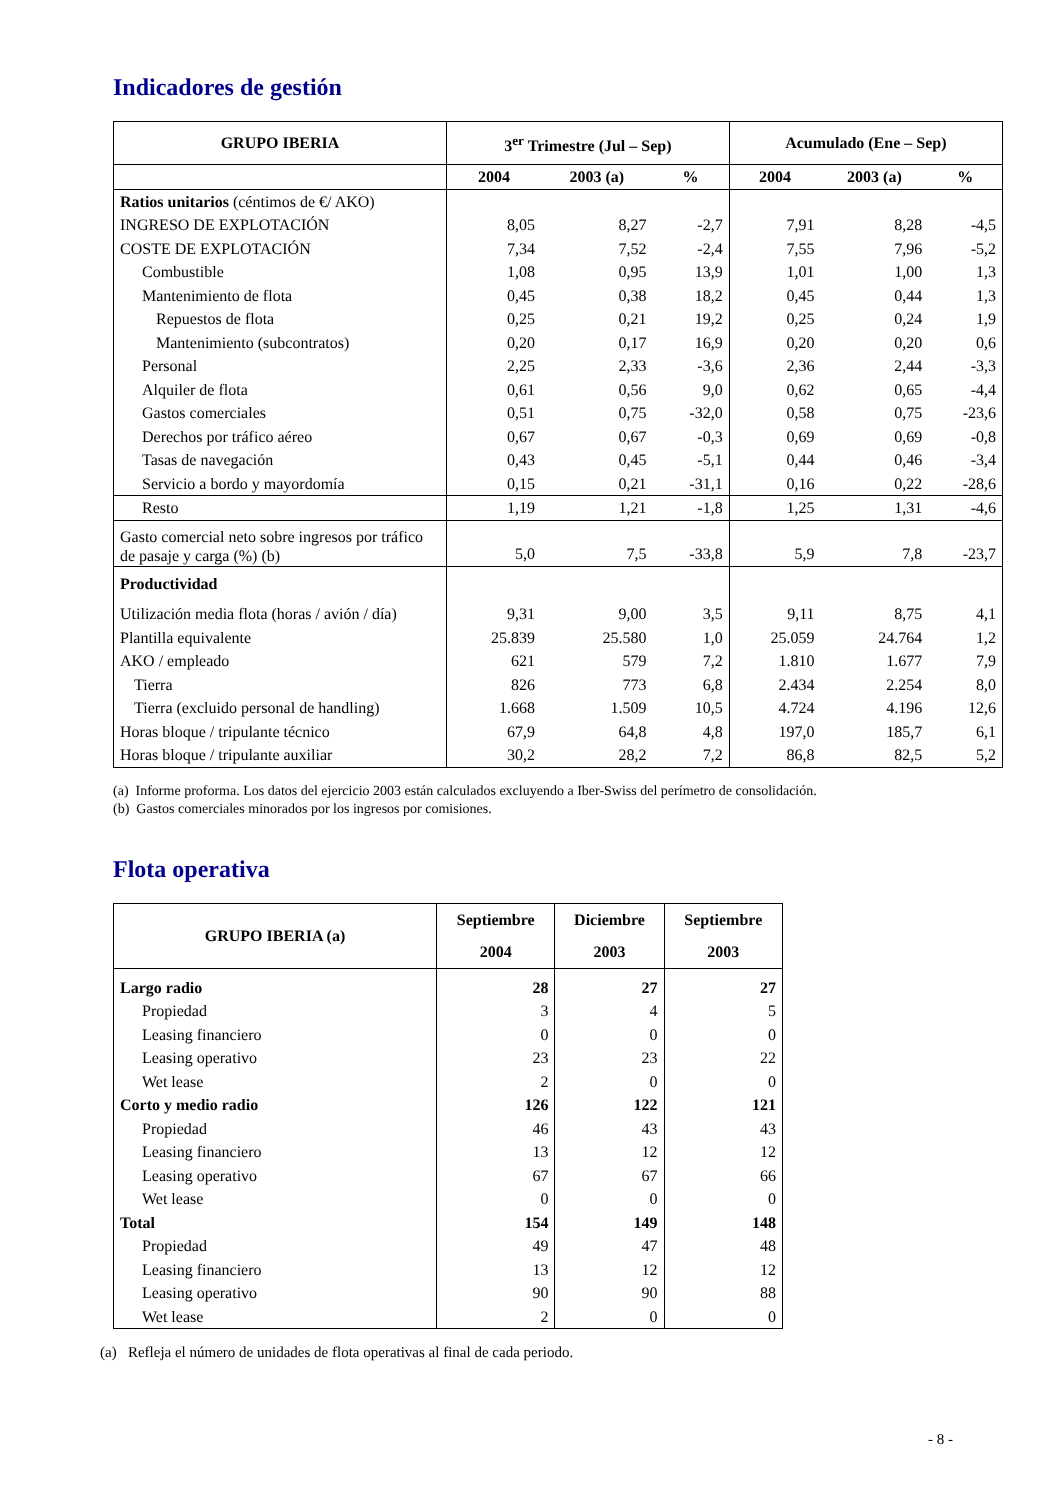Indicadores de gestión
| GRUPO IBERIA | 3<sup>er</sup> Trimestre (Jul – Sep) | | | Acumulado (Ene – Sep) | | |
| --- | --- | --- | --- | --- | --- | --- |
| | 2004 | 2003 (a) | % | 2004 | 2003 (a) | % |
| Ratios unitarios (céntimos de €/ AKO) | | | | | | |
| INGRESO DE EXPLOTACIÓN | 8,05 | 8,27 | -2,7 | 7,91 | 8,28 | -4,5 |
| COSTE DE EXPLOTACIÓN | 7,34 | 7,52 | -2,4 | 7,55 | 7,96 | -5,2 |
| Combustible | 1,08 | 0,95 | 13,9 | 1,01 | 1,00 | 1,3 |
| Mantenimiento de flota | 0,45 | 0,38 | 18,2 | 0,45 | 0,44 | 1,3 |
| Repuestos de flota | 0,25 | 0,21 | 19,2 | 0,25 | 0,24 | 1,9 |
| Mantenimiento (subcontratos) | 0,20 | 0,17 | 16,9 | 0,20 | 0,20 | 0,6 |
| Personal | 2,25 | 2,33 | -3,6 | 2,36 | 2,44 | -3,3 |
| Alquiler de flota | 0,61 | 0,56 | 9,0 | 0,62 | 0,65 | -4,4 |
| Gastos comerciales | 0,51 | 0,75 | -32,0 | 0,58 | 0,75 | -23,6 |
| Derechos por tráfico aéreo | 0,67 | 0,67 | -0,3 | 0,69 | 0,69 | -0,8 |
| Tasas de navegación | 0,43 | 0,45 | -5,1 | 0,44 | 0,46 | -3,4 |
| Servicio a bordo y mayordomía | 0,15 | 0,21 | -31,1 | 0,16 | 0,22 | -28,6 |
| Resto | 1,19 | 1,21 | -1,8 | 1,25 | 1,31 | -4,6 |
| Gasto comercial neto sobre ingresos por tráfico de pasaje y carga (%) (b) | 5,0 | 7,5 | -33,8 | 5,9 | 7,8 | -23,7 |
| Productividad | | | | | | |
| Utilización media flota (horas / avión / día) | 9,31 | 9,00 | 3,5 | 9,11 | 8,75 | 4,1 |
| Plantilla equivalente | 25.839 | 25.580 | 1,0 | 25.059 | 24.764 | 1,2 |
| AKO / empleado | 621 | 579 | 7,2 | 1.810 | 1.677 | 7,9 |
| Tierra | 826 | 773 | 6,8 | 2.434 | 2.254 | 8,0 |
| Tierra (excluido personal de handling) | 1.668 | 1.509 | 10,5 | 4.724 | 4.196 | 12,6 |
| Horas bloque / tripulante técnico | 67,9 | 64,8 | 4,8 | 197,0 | 185,7 | 6,1 |
| Horas bloque / tripulante auxiliar | 30,2 | 28,2 | 7,2 | 86,8 | 82,5 | 5,2 |
(a) Informe proforma. Los datos del ejercicio 2003 están calculados excluyendo a Iber-Swiss del perímetro de consolidación.
(b) Gastos comerciales minorados por los ingresos por comisiones.
Flota operativa
| GRUPO IBERIA (a) | Septiembre | Diciembre | Septiembre |
| --- | --- | --- | --- |
| | 2004 | 2003 | 2003 |
| Largo radio | 28 | 27 | 27 |
| Propiedad | 3 | 4 | 5 |
| Leasing financiero | 0 | 0 | 0 |
| Leasing operativo | 23 | 23 | 22 |
| Wet lease | 2 | 0 | 0 |
| Corto y medio radio | 126 | 122 | 121 |
| Propiedad | 46 | 43 | 43 |
| Leasing financiero | 13 | 12 | 12 |
| Leasing operativo | 67 | 67 | 66 |
| Wet lease | 0 | 0 | 0 |
| Total | 154 | 149 | 148 |
| Propiedad | 49 | 47 | 48 |
| Leasing financiero | 13 | 12 | 12 |
| Leasing operativo | 90 | 90 | 88 |
| Wet lease | 2 | 0 | 0 |
(a) Refleja el número de unidades de flota operativas al final de cada periodo.
- 8 -